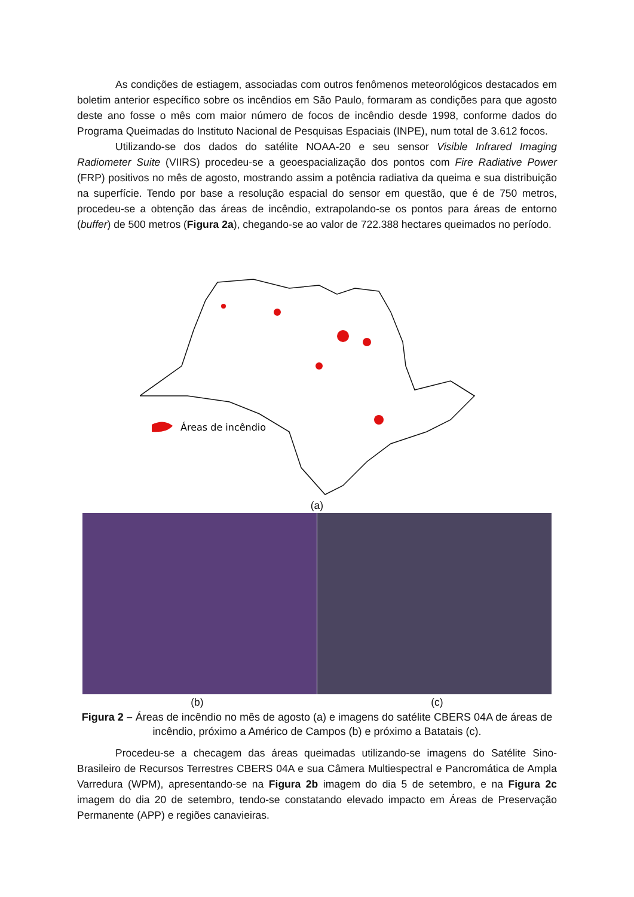As condições de estiagem, associadas com outros fenômenos meteorológicos destacados em boletim anterior específico sobre os incêndios em São Paulo, formaram as condições para que agosto deste ano fosse o mês com maior número de focos de incêndio desde 1998, conforme dados do Programa Queimadas do Instituto Nacional de Pesquisas Espaciais (INPE), num total de 3.612 focos.
Utilizando-se dos dados do satélite NOAA-20 e seu sensor Visible Infrared Imaging Radiometer Suite (VIIRS) procedeu-se a geoespacialização dos pontos com Fire Radiative Power (FRP) positivos no mês de agosto, mostrando assim a potência radiativa da queima e sua distribuição na superfície. Tendo por base a resolução espacial do sensor em questão, que é de 750 metros, procedeu-se a obtenção das áreas de incêndio, extrapolando-se os pontos para áreas de entorno (buffer) de 500 metros (Figura 2a), chegando-se ao valor de 722.388 hectares queimados no período.
Áreas de incêndio
(a)
(b) (c)
Figura 2 – Áreas de incêndio no mês de agosto (a) e imagens do satélite CBERS 04A de áreas de incêndio, próximo a Américo de Campos (b) e próximo a Batatais (c).
Procedeu-se a checagem das áreas queimadas utilizando-se imagens do Satélite Sino-Brasileiro de Recursos Terrestres CBERS 04A e sua Câmera Multiespectral e Pancromática de Ampla Varredura (WPM), apresentando-se na Figura 2b imagem do dia 5 de setembro, e na Figura 2c imagem do dia 20 de setembro, tendo-se constatando elevado impacto em Áreas de Preservação Permanente (APP) e regiões canavieiras.